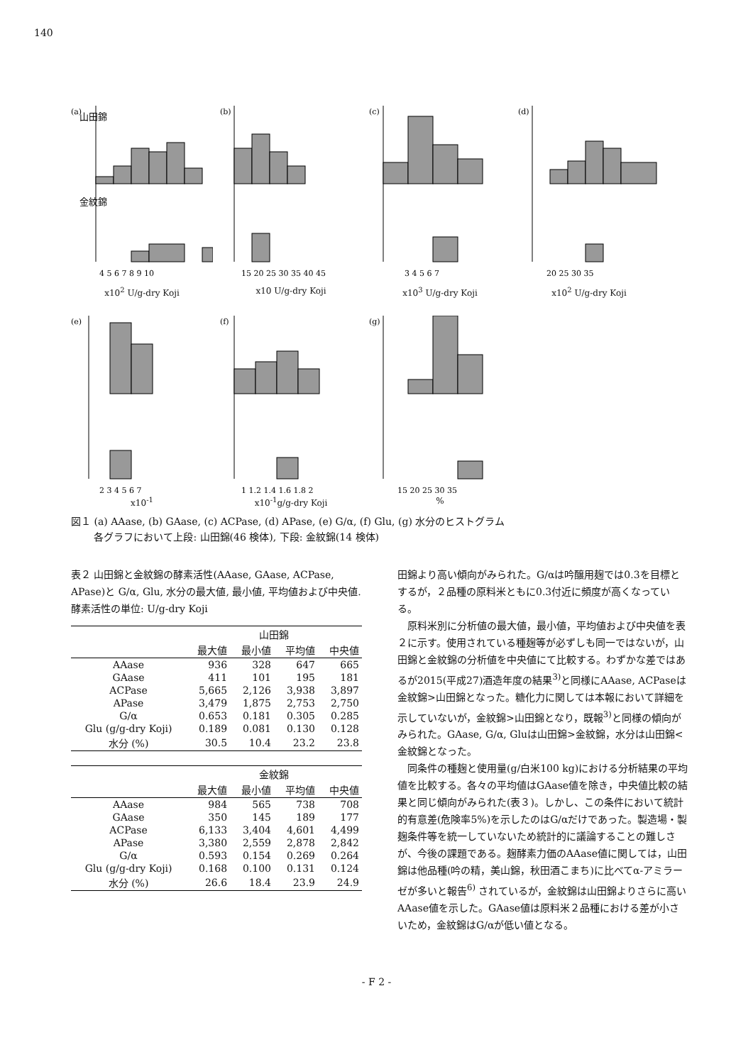140
(a)
山田錦
金紋錦
4 5 6 7 8 9 10
x10<sup>2</sup> U/g-dry Koji
(b)
15 20 25 30 35 40 45
x10 U/g-dry Koji
(c)
3 4 5 6 7
x10<sup>3</sup> U/g-dry Koji
(d)
20 25 30 35
x10<sup>2</sup> U/g-dry Koji
(e)
2 3 4 5 6 7
x10<sup>-1</sup>
(f)
1 1.2 1.4 1.6 1.8 2
x10<sup>-1</sup>g/g-dry Koji
(g)
15 20 25 30 35
%
図１ (a) AAase, (b) GAase, (c) ACPase, (d) APase, (e) G/α, (f) Glu, (g) 水分のヒストグラム
　　 各グラフにおいて上段: 山田錦(46 検体), 下段: 金紋錦(14 検体)
表２ 山田錦と金紋錦の酵素活性(AAase, GAase, ACPase, APase)と G/α, Glu, 水分の最大値, 最小値, 平均値および中央値. 酵素活性の単位: U/g-dry Koji
| | 山田錦 | | | |
| --- | --- | --- | --- | --- |
| | 最大値 | 最小値 | 平均値 | 中央値 |
| AAase | 936 | 328 | 647 | 665 |
| GAase | 411 | 101 | 195 | 181 |
| ACPase | 5,665 | 2,126 | 3,938 | 3,897 |
| APase | 3,479 | 1,875 | 2,753 | 2,750 |
| G/α | 0.653 | 0.181 | 0.305 | 0.285 |
| Glu (g/g-dry Koji) | 0.189 | 0.081 | 0.130 | 0.128 |
| 水分 (%) | 30.5 | 10.4 | 23.2 | 23.8 |
| | 金紋錦 | | | |
| --- | --- | --- | --- | --- |
| | 最大値 | 最小値 | 平均値 | 中央値 |
| AAase | 984 | 565 | 738 | 708 |
| GAase | 350 | 145 | 189 | 177 |
| ACPase | 6,133 | 3,404 | 4,601 | 4,499 |
| APase | 3,380 | 2,559 | 2,878 | 2,842 |
| G/α | 0.593 | 0.154 | 0.269 | 0.264 |
| Glu (g/g-dry Koji) | 0.168 | 0.100 | 0.131 | 0.124 |
| 水分 (%) | 26.6 | 18.4 | 23.9 | 24.9 |
田錦より高い傾向がみられた。G/αは吟醸用麹では0.3を目標とするが，２品種の原料米ともに0.3付近に頻度が高くなっている。
原料米別に分析値の最大値，最小値，平均値および中央値を表２に示す。使用されている種麹等が必ずしも同一ではないが，山田錦と金紋錦の分析値を中央値にて比較する。わずかな差ではあるが2015(平成27)酒造年度の結果<sup>3)</sup>と同様にAAase, ACPaseは金紋錦>山田錦となった。糖化力に関しては本報において詳細を示していないが，金紋錦>山田錦となり，既報<sup>3)</sup>と同様の傾向がみられた。GAase, G/α, Gluは山田錦>金紋錦，水分は山田錦<金紋錦となった。
同条件の種麹と使用量(g/白米100 kg)における分析結果の平均値を比較する。各々の平均値はGAase値を除き，中央値比較の結果と同じ傾向がみられた(表３)。しかし、この条件において統計的有意差(危険率5%)を示したのはG/αだけであった。製造場・製麹条件等を統一していないため統計的に議論することの難しさが、今後の課題である。麹酵素力価のAAase値に関しては，山田錦は他品種(吟の精，美山錦，秋田酒こまち)に比べてα-アミラーゼが多いと報告<sup>6)</sup> されているが，金紋錦は山田錦よりさらに高いAAase値を示した。GAase値は原料米２品種における差が小さいため，金紋錦はG/αが低い値となる。
- F 2 -